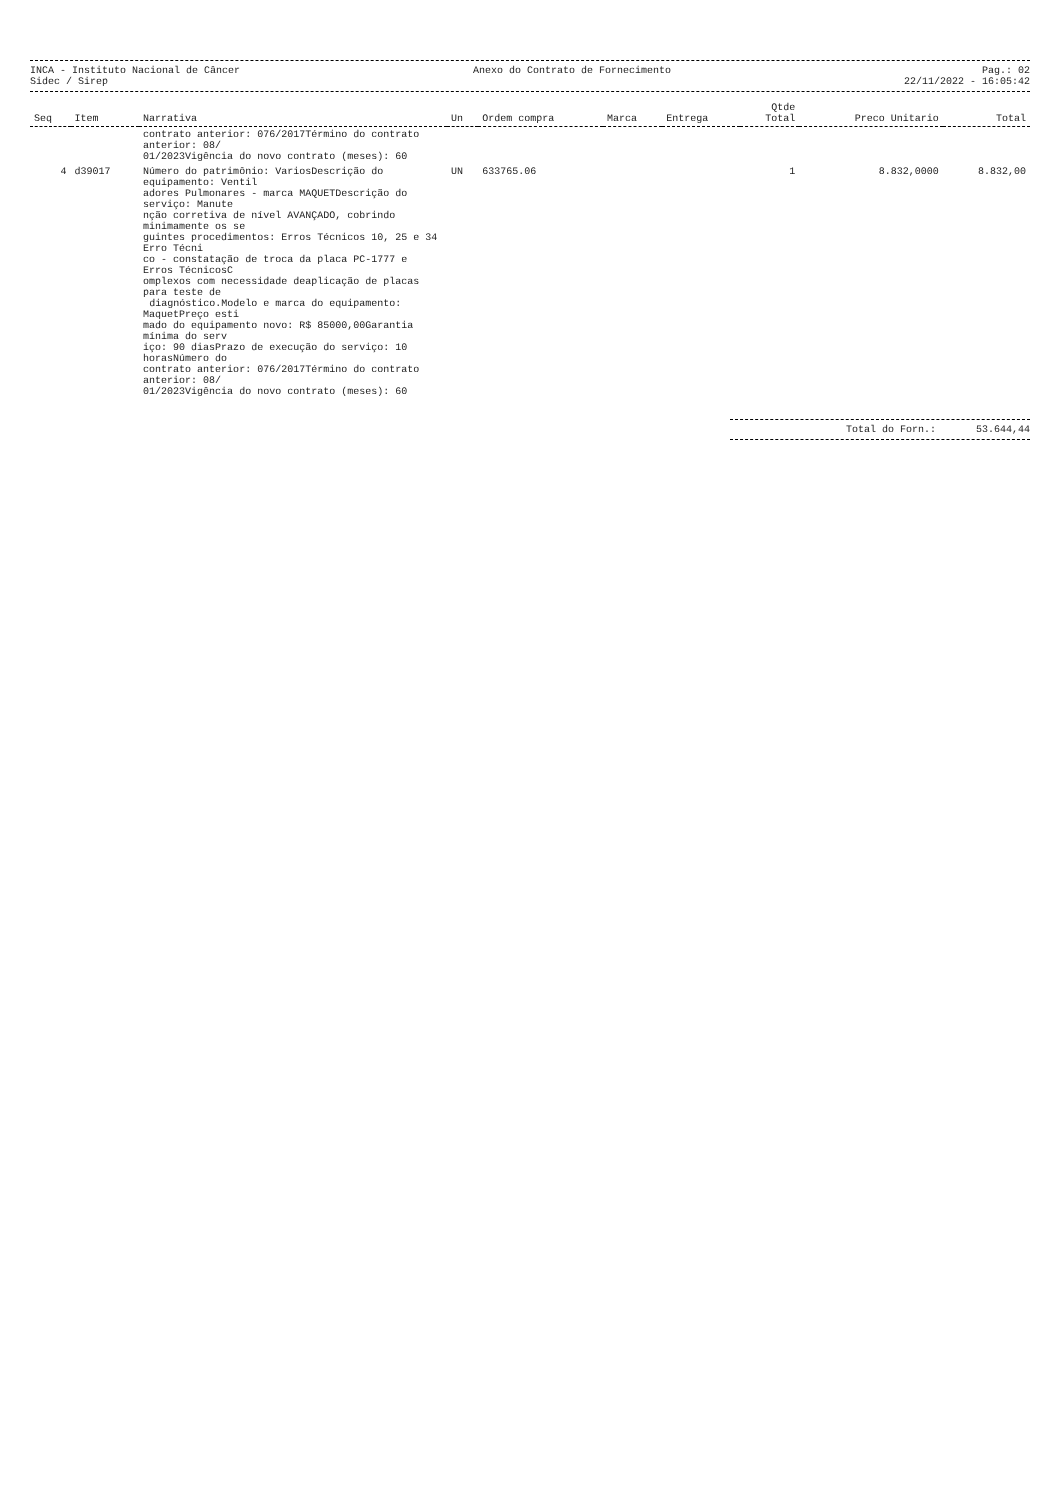INCA - Instituto Nacional de Câncer
Sidec / Sirep
Anexo do Contrato de Fornecimento
Pag.: 02
22/11/2022 - 16:05:42
| Seq | Item | Narrativa | Un | Ordem compra | Marca | Entrega | Qtde Total | Preco Unitario | Total |
| --- | --- | --- | --- | --- | --- | --- | --- | --- | --- |
| | | contrato anterior: 076/2017Término do contrato anterior: 08/ 01/2023Vigência do novo contrato (meses): 60 | | | | | | | |
| 4 | d39017 | Número do patrimônio: VariosDescrição do equipamento: Ventil adores Pulmonares - marca MAQUETDescrição do serviço: Manute nção corretiva de nível AVANÇADO, cobrindo minimamente os se guintes procedimentos: Erros Técnicos 10, 25 e 34 Erro Técni co - constatação de troca da placa PC-1777 e Erros TécnicosC omplexos com necessidade deaplicação de placas para teste de diagnóstico.Modelo e marca do equipamento: MaquetPreço esti mado do equipamento novo: R$ 85000,00Garantia mínima do serv iço: 90 diasPrazo de execução do serviço: 10 horasNúmero do contrato anterior: 076/2017Término do contrato anterior: 08/ 01/2023Vigência do novo contrato (meses): 60 | UN | 633765.06 | | | 1 | 8.832,0000 | 8.832,00 |
Total do Forn.: 53.644,44